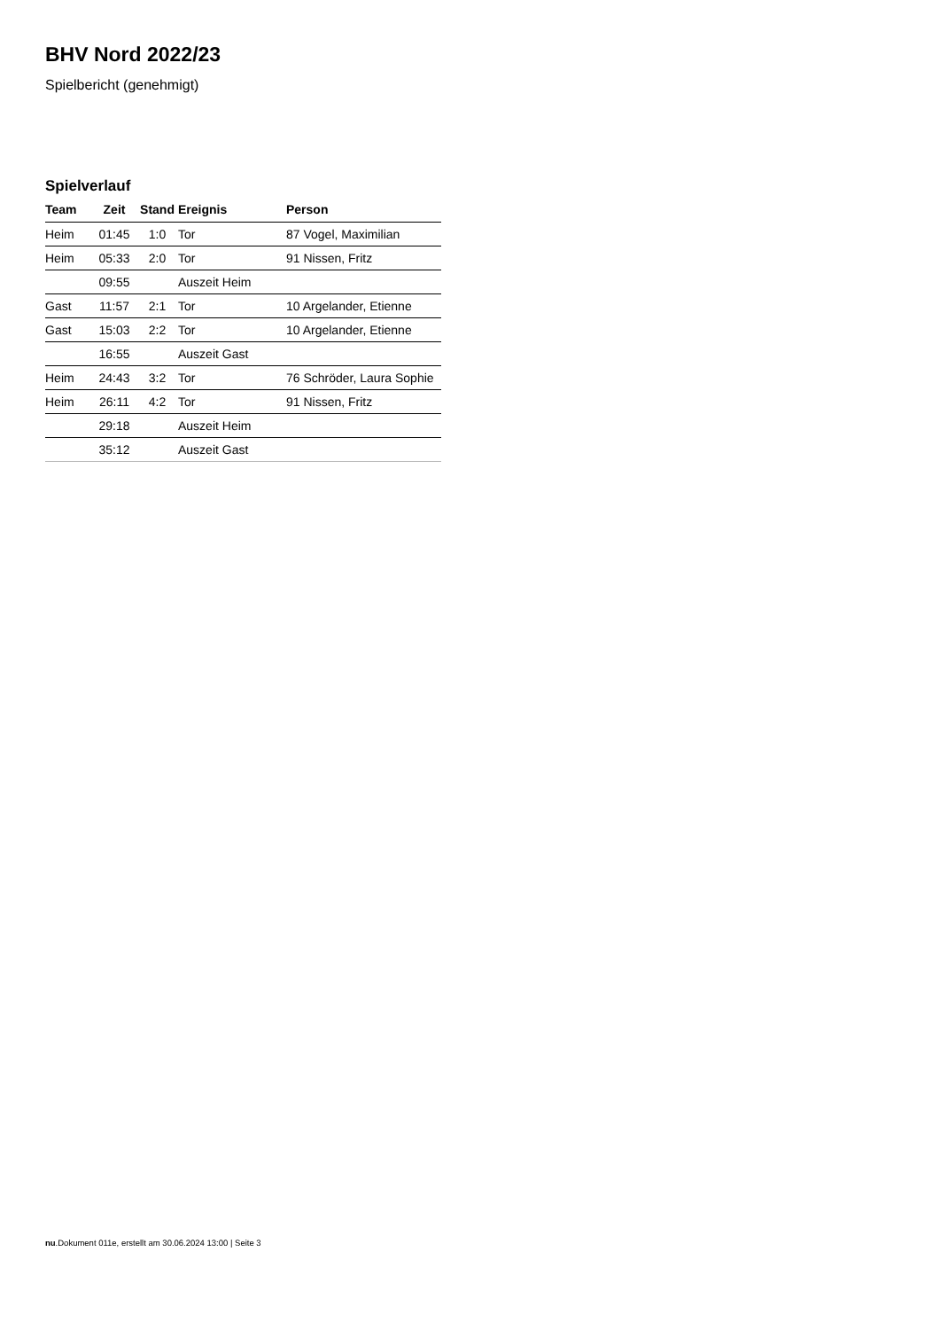BHV Nord 2022/23
Spielbericht (genehmigt)
Spielverlauf
| Team | Zeit | Stand | Ereignis | Person |
| --- | --- | --- | --- | --- |
| Heim | 01:45 | 1:0 | Tor | 87 Vogel, Maximilian |
| Heim | 05:33 | 2:0 | Tor | 91 Nissen, Fritz |
| | 09:55 | | Auszeit Heim | |
| Gast | 11:57 | 2:1 | Tor | 10 Argelander, Etienne |
| Gast | 15:03 | 2:2 | Tor | 10 Argelander, Etienne |
| | 16:55 | | Auszeit Gast | |
| Heim | 24:43 | 3:2 | Tor | 76 Schröder, Laura Sophie |
| Heim | 26:11 | 4:2 | Tor | 91 Nissen, Fritz |
| | 29:18 | | Auszeit Heim | |
| | 35:12 | | Auszeit Gast | |
nu.Dokument 011e, erstellt am 30.06.2024 13:00 | Seite 3